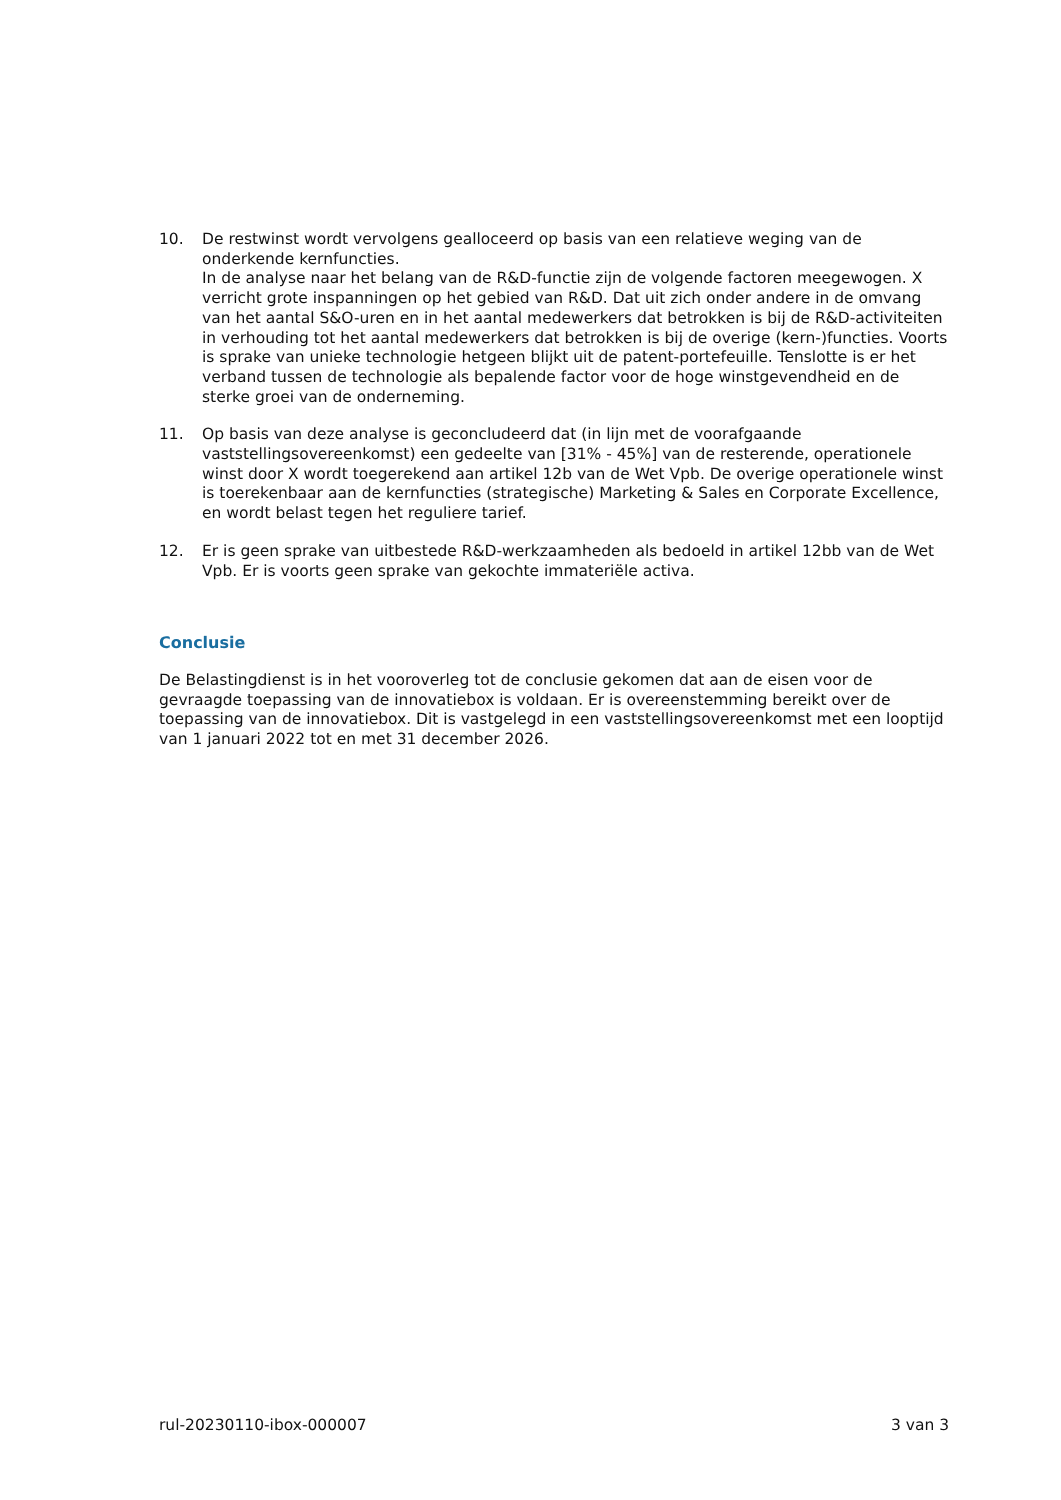10. De restwinst wordt vervolgens gealloceerd op basis van een relatieve weging van de onderkende kernfuncties.
In de analyse naar het belang van de R&D-functie zijn de volgende factoren meegewogen. X verricht grote inspanningen op het gebied van R&D. Dat uit zich onder andere in de omvang van het aantal S&O-uren en in het aantal medewerkers dat betrokken is bij de R&D-activiteiten in verhouding tot het aantal medewerkers dat betrokken is bij de overige (kern-)functies. Voorts is sprake van unieke technologie hetgeen blijkt uit de patent-portefeuille. Tenslotte is er het verband tussen de technologie als bepalende factor voor de hoge winstgevendheid en de sterke groei van de onderneming.
11. Op basis van deze analyse is geconcludeerd dat (in lijn met de voorafgaande vaststellingsovereenkomst) een gedeelte van [31% - 45%] van de resterende, operationele winst door X wordt toegerekend aan artikel 12b van de Wet Vpb. De overige operationele winst is toerekenbaar aan de kernfuncties (strategische) Marketing & Sales en Corporate Excellence, en wordt belast tegen het reguliere tarief.
12. Er is geen sprake van uitbestede R&D-werkzaamheden als bedoeld in artikel 12bb van de Wet Vpb. Er is voorts geen sprake van gekochte immateriële activa.
Conclusie
De Belastingdienst is in het vooroverleg tot de conclusie gekomen dat aan de eisen voor de gevraagde toepassing van de innovatiebox is voldaan. Er is overeenstemming bereikt over de toepassing van de innovatiebox. Dit is vastgelegd in een vaststellingsovereenkomst met een looptijd van 1 januari 2022 tot en met 31 december 2026.
rul-20230110-ibox-000007 3 van 3